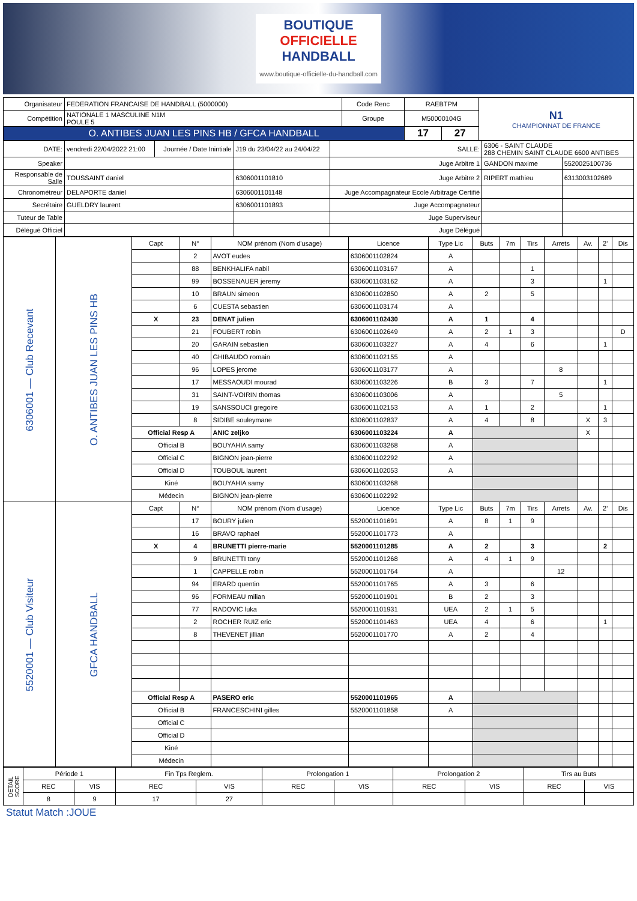BOUTIQUE
OFFICIELLE
HANDBALL
www.boutique-officielle-du-handball.com
| Organisateur | FEDERATION FRANCAISE DE HANDBALL (5000000) | Code Renc | RAEBTPM | | N1 CHAMPIONNAT DE FRANCE |
| Compétition | NATIONALE 1 MASCULINE N1M POULE 5 | Groupe | M50000104G | | |
| O. ANTIBES JUAN LES PINS HB / GFCA HANDBALL | | | 17 | 27 | |
| DATE: | vendredi 22/04/2022 21:00 | Journée / Date Inintiale | J19 du 23/04/22 au 24/04/22 | SALLE: | 6306 - SAINT CLAUDE 288 CHEMIN SAINT CLAUDE 6600 ANTIBES | |
| Speaker | | | | Juge Arbitre 1 | GANDON maxime | 5520025100736 |
| Responsable de Salle | TOUSSAINT daniel | | 6306001101810 | Juge Arbitre 2 | RIPERT mathieu | 6313003102689 |
| Chronométreur | DELAPORTE daniel | | 6306001101148 | Juge Accompagnateur Ecole Arbitrage Certifié | | |
| Secrétaire | GUELDRY laurent | | 6306001101893 | Juge Accompagnateur | | |
| Tuteur de Table | | | | Juge Superviseur | | |
| Délégué Officiel | | | | Juge Délégué | | |
| 6306001 — Club Recevant | O. ANTIBES JUAN LES PINS HB | Capt | N° | NOM prénom (Nom d'usage) | Licence | Type Lic | Buts | 7m | Tirs | Arrets | Av. | 2' | Dis |
| | | | 2 | AVOT eudes | 6306001102824 | A | | | | | | | |
| | | | 88 | BENKHALIFA nabil | 6306001103167 | A | | | 1 | | | | |
| | | | 99 | BOSSENAUER jeremy | 6306001103162 | A | | | 3 | | | 1 | |
| | | | 10 | BRAUN simeon | 6306001102850 | A | 2 | | 5 | | | | |
| | | | 6 | CUESTA sebastien | 6306001103174 | A | | | | | | | |
| | | X | 23 | DENAT julien | 6306001102430 | A | 1 | | 4 | | | | |
| | | | 21 | FOUBERT robin | 6306001102649 | A | 2 | 1 | 3 | | | | D |
| | | | 20 | GARAIN sebastien | 6306001103227 | A | 4 | | 6 | | | 1 | |
| | | | 40 | GHIBAUDO romain | 6306001102155 | A | | | | | | | |
| | | | 96 | LOPES jerome | 6306001103177 | A | | | | 8 | | | |
| | | | 17 | MESSAOUDI mourad | 6306001103226 | B | 3 | | 7 | | | 1 | |
| | | | 31 | SAINT-VOIRIN thomas | 6306001103006 | A | | | | 5 | | | |
| | | | 19 | SANSSOUCI gregoire | 6306001102153 | A | 1 | | 2 | | | 1 | |
| | | | 8 | SIDIBE souleymane | 6306001102837 | A | 4 | | 8 | | X | 3 | |
| | | Official Resp A | | ANIC zeljko | 6306001103224 | A | | | | | X | | |
| | | Official B | | BOUYAHIA samy | 6306001103268 | A | | | | | | | |
| | | Official C | | BIGNON jean-pierre | 6306001102292 | A | | | | | | | |
| | | Official D | | TOUBOUL laurent | 6306001102053 | A | | | | | | | |
| | | Kiné | | BOUYAHIA samy | 6306001103268 | | | | | | | | |
| | | Médecin | | BIGNON jean-pierre | 6306001102292 | | | | | | | | |
| 5520001 — Club Visiteur | GFCA HANDBALL | Capt | N° | NOM prénom (Nom d'usage) | Licence | Type Lic | Buts | 7m | Tirs | Arrets | Av. | 2' | Dis |
| | | | 17 | BOURY julien | 5520001101691 | A | 8 | 1 | 9 | | | | |
| | | | 16 | BRAVO raphael | 5520001101773 | A | | | | | | | |
| | | X | 4 | BRUNETTI pierre-marie | 5520001101285 | A | 2 | | 3 | | | 2 | |
| | | | 9 | BRUNETTI tony | 5520001101268 | A | 4 | 1 | 9 | | | | |
| | | | 1 | CAPPELLE robin | 5520001101764 | A | | | | 12 | | | |
| | | | 94 | ERARD quentin | 5520001101765 | A | 3 | | 6 | | | | |
| | | | 96 | FORMEAU milian | 5520001101901 | B | 2 | | 3 | | | | |
| | | | 77 | RADOVIC luka | 5520001101931 | UEA | 2 | 1 | 5 | | | | |
| | | | 2 | ROCHER RUIZ eric | 5520001101463 | UEA | 4 | | 6 | | | 1 | |
| | | | 8 | THEVENET jillian | 5520001101770 | A | 2 | | 4 | | | | |
| | | Official Resp A | | PASERO eric | 5520001101965 | A | | | | | | | |
| | | Official B | | FRANCESCHINI gilles | 5520001101858 | A | | | | | | | |
| | | Official C | | | | | | | | | | | |
| | | Official D | | | | | | | | | | | |
| | | Kiné | | | | | | | | | | | |
| | | Médecin | | | | | | | | | | | |
| DETAIL SCORE | Période 1 | | Fin Tps Reglem. | | Prolongation 1 | | Prolongation 2 | | Tirs au Buts | |
| | REC | VIS | REC | VIS | REC | VIS | REC | VIS | REC | VIS |
| | 8 | 9 | 17 | 27 | | | | | | |
Statut Match :JOUE